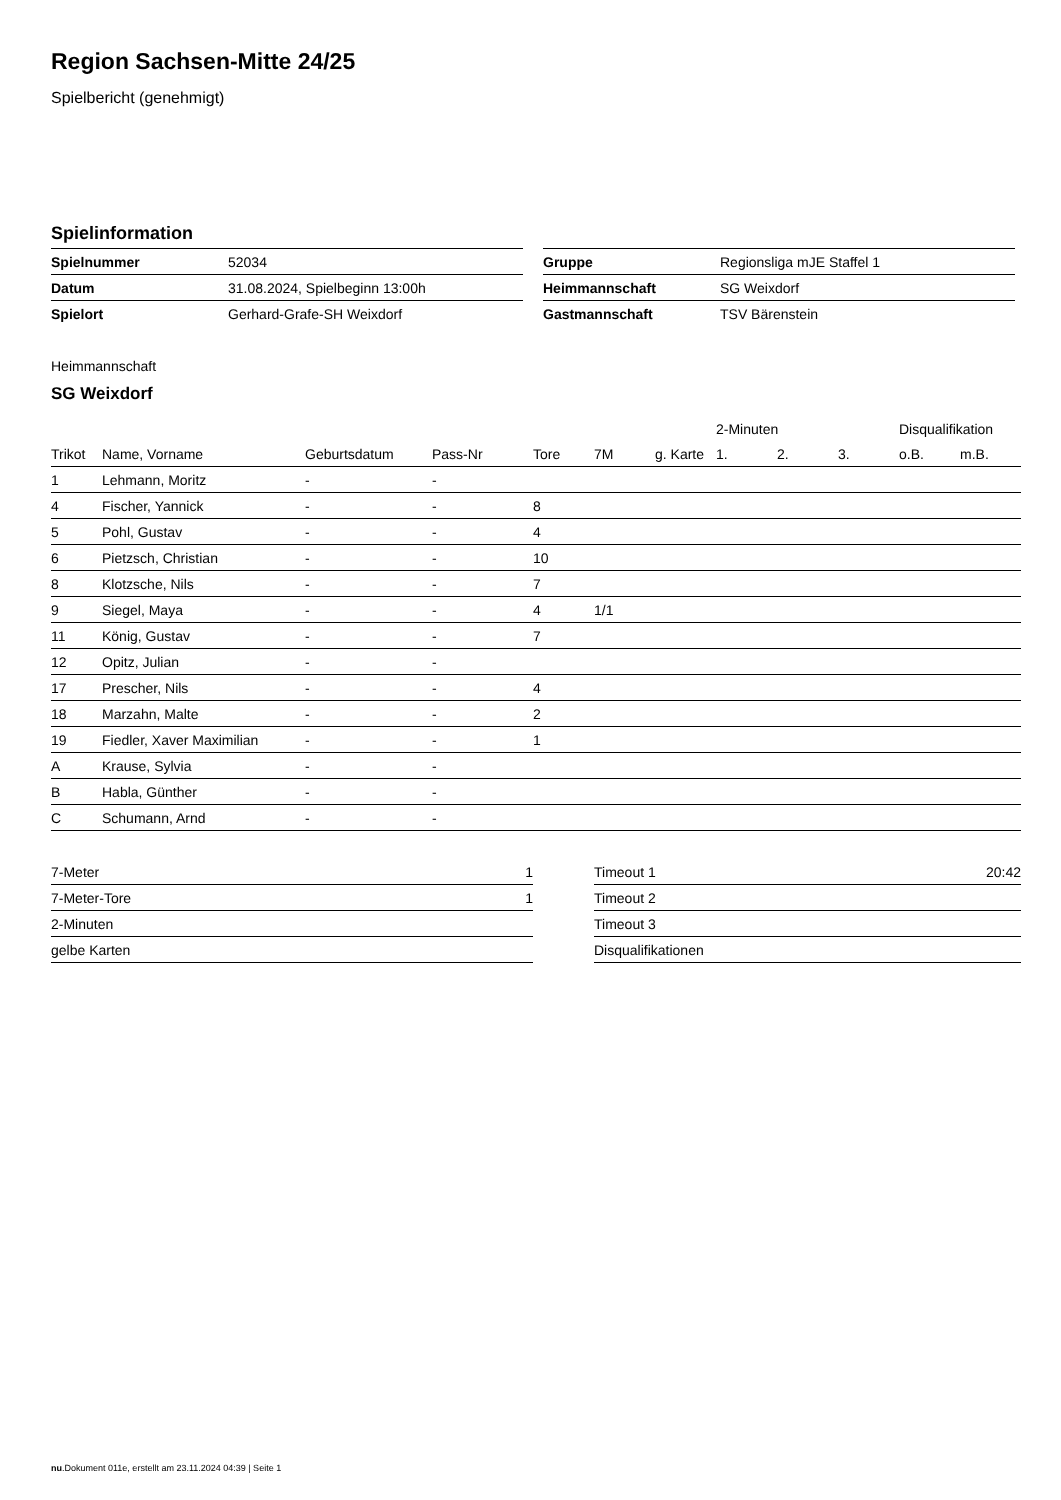Region Sachsen-Mitte 24/25
Spielbericht (genehmigt)
Spielinformation
| Spielnummer | 52034 |
| Datum | 31.08.2024, Spielbeginn 13:00h |
| Spielort | Gerhard-Grafe-SH Weixdorf |
| Gruppe | Regionsliga mJE Staffel 1 |
| Heimmannschaft | SG Weixdorf |
| Gastmannschaft | TSV Bärenstein |
Heimmannschaft
SG Weixdorf
| | | | | | | | 2-Minuten | | | Disqualifikation | |
| --- | --- | --- | --- | --- | --- | --- | --- | --- | --- | --- | --- |
| Trikot | Name, Vorname | Geburtsdatum | Pass-Nr | Tore | 7M | g. Karte | 1. | 2. | 3. | o.B. | m.B. |
| 1 | Lehmann, Moritz | - | - | | | | | | | | |
| 4 | Fischer, Yannick | - | - | 8 | | | | | | | |
| 5 | Pohl, Gustav | - | - | 4 | | | | | | | |
| 6 | Pietzsch, Christian | - | - | 10 | | | | | | | |
| 8 | Klotzsche, Nils | - | - | 7 | | | | | | | |
| 9 | Siegel, Maya | - | - | 4 | 1/1 | | | | | | |
| 11 | König, Gustav | - | - | 7 | | | | | | | |
| 12 | Opitz, Julian | - | - | | | | | | | | |
| 17 | Prescher, Nils | - | - | 4 | | | | | | | |
| 18 | Marzahn, Malte | - | - | 2 | | | | | | | |
| 19 | Fiedler, Xaver Maximilian | - | - | 1 | | | | | | | |
| A | Krause, Sylvia | - | - | | | | | | | | |
| B | Habla, Günther | - | - | | | | | | | | |
| C | Schumann, Arnd | - | - | | | | | | | | |
| 7-Meter | 1 |
| 7-Meter-Tore | 1 |
| 2-Minuten | |
| gelbe Karten | |
| Timeout 1 | 20:42 |
| Timeout 2 | |
| Timeout 3 | |
| Disqualifikationen | |
nu.Dokument 011e, erstellt am 23.11.2024 04:39 | Seite 1